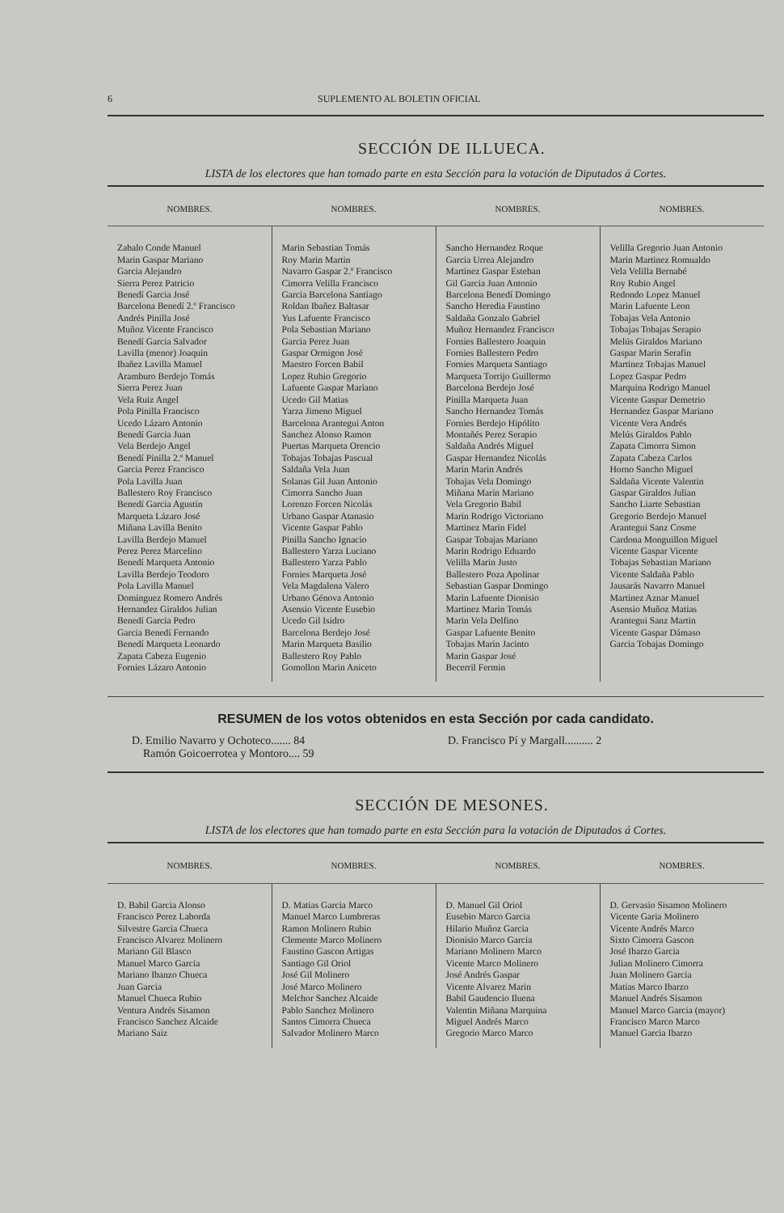6 SUPLEMENTO AL BOLETIN OFICIAL
SECCIÓN DE ILLUECA.
LISTA de los electores que han tomado parte en esta Sección para la votación de Diputados á Cortes.
| NOMBRES. | NOMBRES. | NOMBRES. | NOMBRES. |
| --- | --- | --- | --- |
| Zabalo Conde Manuel Marin Gaspar Mariano Garcia Alejandro Sierra Perez Patricio Benedí Garcia José Barcelona Benedí 2.º Francisco Andrés Pinilla José Muñoz Vicente Francisco Benedí Garcia Salvador Lavilla (menor) Joaquin Ibañez Lavilla Manuel Aramburo Berdejo Tomás Sierra Perez Juan Vela Ruiz Angel Pola Pinilla Francisco Ucedo Lázaro Antonio Benedí Garcia Juan Vela Berdejo Angel Benedí Pinilla 2.º Manuel Garcia Perez Francisco Pola Lavilla Juan Ballestero Roy Francisco Benedí Garcia Agustin Marqueta Lázaro José Miñana Lavilla Benito Lavilla Berdejo Manuel Perez Perez Marcelino Benedí Marqueta Antonio Lavilla Berdejo Teodoro Pola Lavilla Manuel Dominguez Romero Andrés Hernandez Giraldos Julian Benedí Garcia Pedro Garcia Benedí Fernando Benedí Marqueta Leonardo Zapata Cabeza Eugenio Fornies Lázaro Antonio | Marin Sebastian Tomás Roy Marin Martin Navarro Gaspar 2.º Francisco Cimorra Velilla Francisco Garcia Barcelona Santiago Roldan Ibañez Baltasar Yus Lafuente Francisco Pola Sebastian Mariano Garcia Perez Juan Gaspar Ormigon José Maestro Forcen Babil Lopez Rubio Gregorio Lafuente Gaspar Mariano Ucedo Gil Matias Yarza Jimeno Miguel Barcelona Arantegui Anton Sanchez Alonso Ramon Puertas Marqueta Orencio Tobajas Tobajas Pascual Saldaña Vela Juan Solanas Gil Juan Antonio Cimorra Sancho Juan Lorenzo Forcen Nicolás Urbano Gaspar Atanasio Vicente Gaspar Pablo Pinilla Sancho Ignacio Ballestero Yarza Luciano Ballestero Yarza Pablo Fornies Marqueta José Vela Magdalena Valero Urbano Génova Antonio Asensio Vicente Eusebio Ucedo Gil Isidro Barcelona Berdejo José Marin Marqueta Basilio Ballestero Roy Pablo Gomollon Marin Aniceto | Sancho Hernandez Roque Garcia Urrea Alejandro Martinez Gaspar Esteban Gil Garcia Juan Antonio Barcelona Benedí Domingo Sancho Heredia Faustino Saldaña Gonzalo Gabriel Muñoz Hernandez Francisco Fornies Ballestero Joaquin Fornies Ballestero Pedro Fornies Marqueta Santiago Marqueta Torrijo Guillermo Barcelona Berdejo José Pinilla Marqueta Juan Sancho Hernandez Tomás Fornies Berdejo Hipólito Montañés Perez Serapio Saldaña Andrés Miguel Gaspar Hernandez Nicolás Marin Marin Andrés Tobajas Vela Domingo Miñana Marin Mariano Vela Gregorio Babil Marin Rodrigo Victoriano Martinez Marin Fidel Gaspar Tobajas Mariano Marin Rodrigo Eduardo Velilla Marin Justo Ballestero Poza Apolinar Sebastian Gaspar Domingo Marin Lafuente Dionisio Martinez Marin Tomás Marin Vela Delfino Gaspar Lafuente Benito Tobajas Marin Jacinto Marin Gaspar José Becerril Fermin | Velilla Gregorio Juan Antonio Marin Martinez Romualdo Vela Velilla Bernabé Roy Rubio Angel Redondo Lopez Manuel Marin Lafuente Leon Tobajas Vela Antonio Tobajas Tobajas Serapio Melús Giraldos Mariano Gaspar Marin Serafin Martinez Tobajas Manuel Lopez Gaspar Pedro Marquina Rodrigo Manuel Vicente Gaspar Demetrio Hernandez Gaspar Mariano Vicente Vera Andrés Melús Giraldos Pablo Zapata Cimorra Simon Zapata Cabeza Carlos Horno Sancho Miguel Saldaña Vicente Valentin Gaspar Giraldos Julian Sancho Liarte Sebastian Gregorio Berdejo Manuel Arantegui Sanz Cosme Cardona Monguillon Miguel Vicente Gaspar Vicente Tobajas Sebastian Mariano Vicente Saldaña Pablo Jausarás Navarro Manuel Martinez Aznar Manuel Asensio Muñoz Matias Arantegui Sanz Martin Vicente Gaspar Dámaso Garcia Tobajas Domingo |
RESUMEN de los votos obtenidos en esta Sección por cada candidato.
D. Emilio Navarro y Ochoteco....... 84
Ramón Goicoerrotea y Montoro.... 59
D. Francisco Pí y Margall.......... 2
SECCIÓN DE MESONES.
LISTA de los electores que han tomado parte en esta Sección para la votación de Diputados á Cortes.
| NOMBRES. | NOMBRES. | NOMBRES. | NOMBRES. |
| --- | --- | --- | --- |
| D. Babil Garcia Alonso Francisco Perez Laborda Silvestre Garcia Chueca Francisco Alvarez Molinero Mariano Gil Blasco Manuel Marco Garcia Mariano Ibanzo Chueca Juan Garcia Manuel Chueca Rubio Ventura Andrés Sisamon Francisco Sanchez Alcaide Mariano Saiz | D. Matias Garcia Marco Manuel Marco Lumbreras Ramon Molinero Rubio Clemente Marco Molinero Faustino Gascon Artigas Santiago Gil Oriol José Gil Molinero José Marco Molinero Melchor Sanchez Alcaide Pablo Sanchez Molinero Santos Cimorra Chueca Salvador Molinero Marco | D. Manuel Gil Oriol Eusebio Marco Garcia Hilario Muñoz Garcia Dionisio Marco Garcia Mariano Molinero Marco Vicente Marco Molinero José Andrés Gaspar Vicente Alvarez Marin Babil Gaudencio Iluena Valentin Miñana Marquina Miguel Andrés Marco Gregorio Marco Marco | D. Gervasio Sisamon Molinero Vicente Garia Molinero Vicente Andrés Marco Sixto Cimorra Gascon José Ibarzo Garcia Julian Molinero Cimorra Juan Molinero Garcia Matias Marco Ibarzo Manuel Andrés Sisamon Manuel Marco Garcia (mayor) Francisco Marco Marco Manuel Garcia Ibarzo |